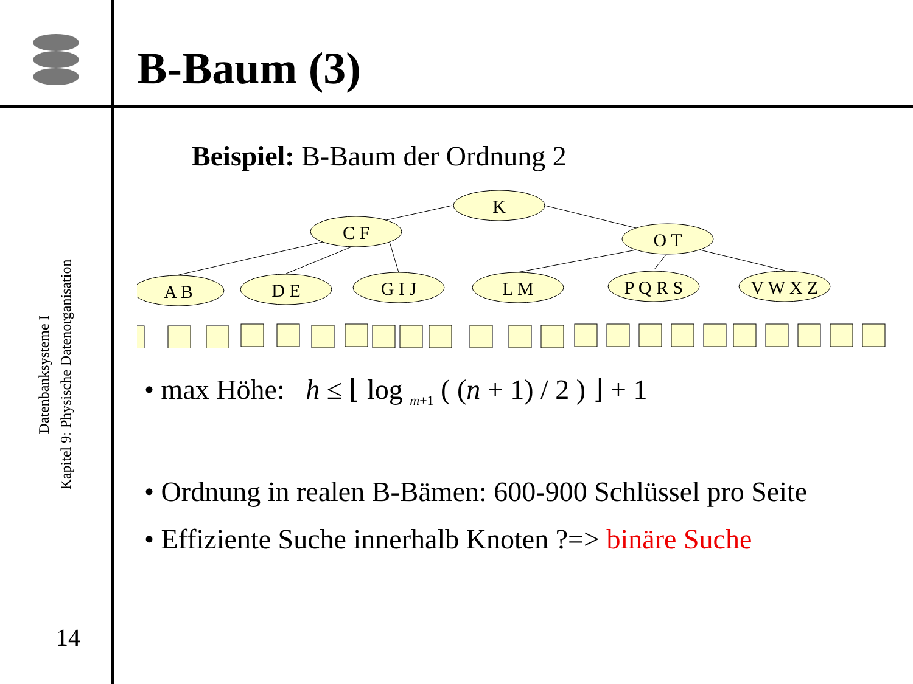Datenbanksysteme I
Kapitel 9: Physische Datenorganisation
14
B-Baum (3)
Beispiel: B-Baum der Ordnung 2
K
C F
O T
A B
D E
G I J
L M
P Q R S
V W X Z
• max Höhe: h ≤ ⌊ log <sub>m+1</sub> ( (n + 1) / 2 ) ⌋ + 1
• Ordnung in realen B-Bämen: 600-900 Schlüssel pro Seite
• Effiziente Suche innerhalb Knoten ?=> binäre Suche